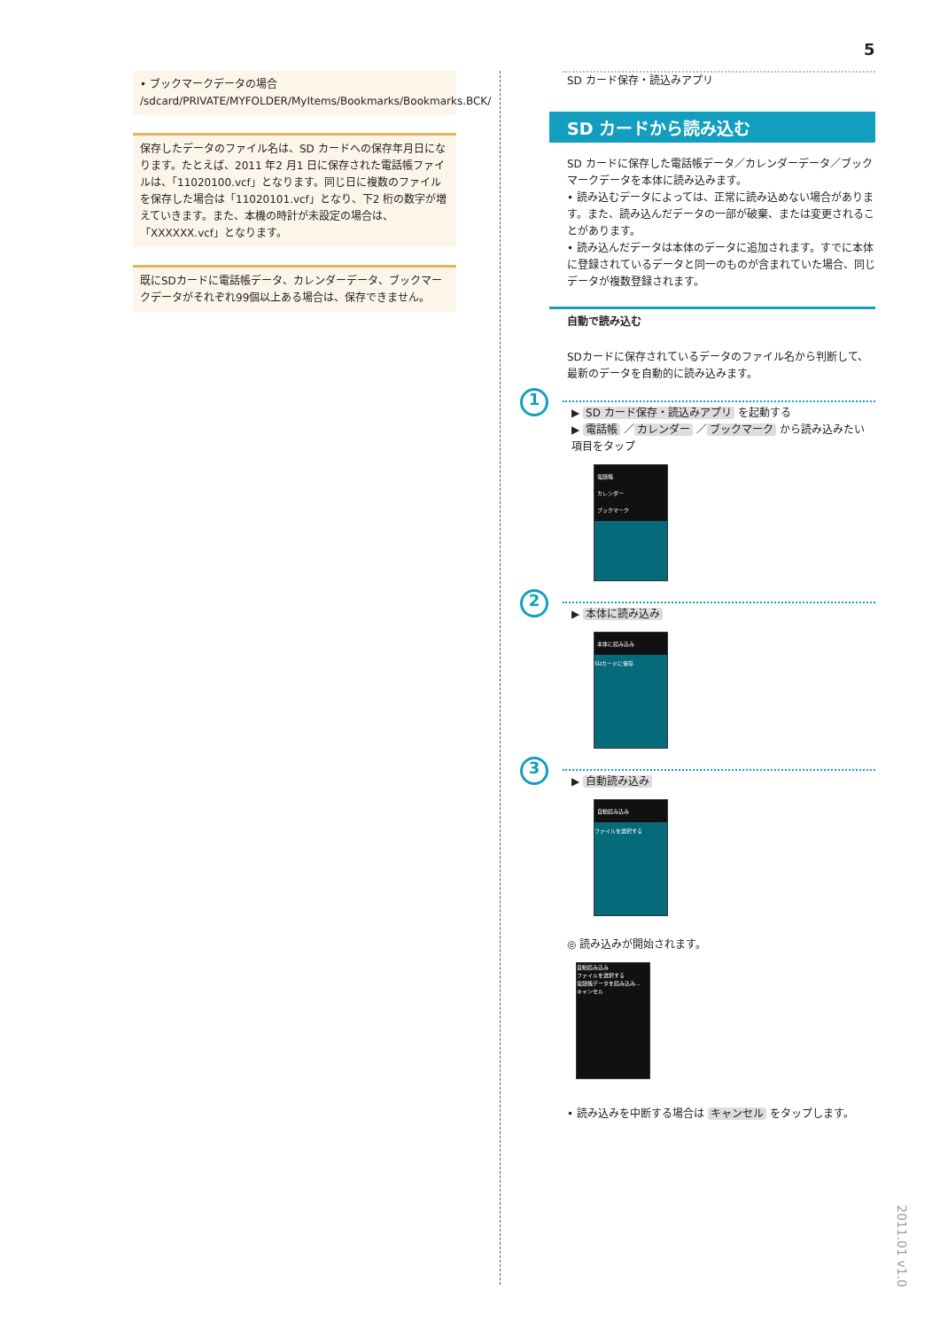5
• ブックマークデータの場合
/sdcard/PRIVATE/MYFOLDER/MyItems/Bookmarks/Bookmarks.BCK/
保存したデータのファイル名は、SD カードへの保存年月日になります。たとえば、2011 年2 月1 日に保存された電話帳ファイルは、「11020100.vcf」となります。同じ日に複数のファイルを保存した場合は「11020101.vcf」となり、下2 桁の数字が増えていきます。また、本機の時計が未設定の場合は、「XXXXXX.vcf」となります。
既にSDカードに電話帳データ、カレンダーデータ、ブックマークデータがそれぞれ99個以上ある場合は、保存できません。
SD カード保存・読込みアプリ
SD カードから読み込む
SD カードに保存した電話帳データ／カレンダーデータ／ブックマークデータを本体に読み込みます。
• 読み込むデータによっては、正常に読み込めない場合があります。また、読み込んだデータの一部が破棄、または変更されることがあります。
• 読み込んだデータは本体のデータに追加されます。すでに本体に登録されているデータと同一のものが含まれていた場合、同じデータが複数登録されます。
自動で読み込む
SDカードに保存されているデータのファイル名から判断して、最新のデータを自動的に読み込みます。
1
▶ SD カード保存・読込みアプリ を起動する
▶ 電話帳 ／ カレンダー ／ ブックマーク から読み込みたい項目をタップ
電話帳
カレンダー
ブックマーク
2
▶ 本体に読み込み
本体に読み込み
SDカードに保存
3
▶ 自動読み込み
自動読み込み
ファイルを選択する
◎ 読み込みが開始されます。
自動読み込み
ファイルを選択する
電話帳データを読み込み...
キャンセル
• 読み込みを中断する場合は キャンセル をタップします。
2011.01 v1.0